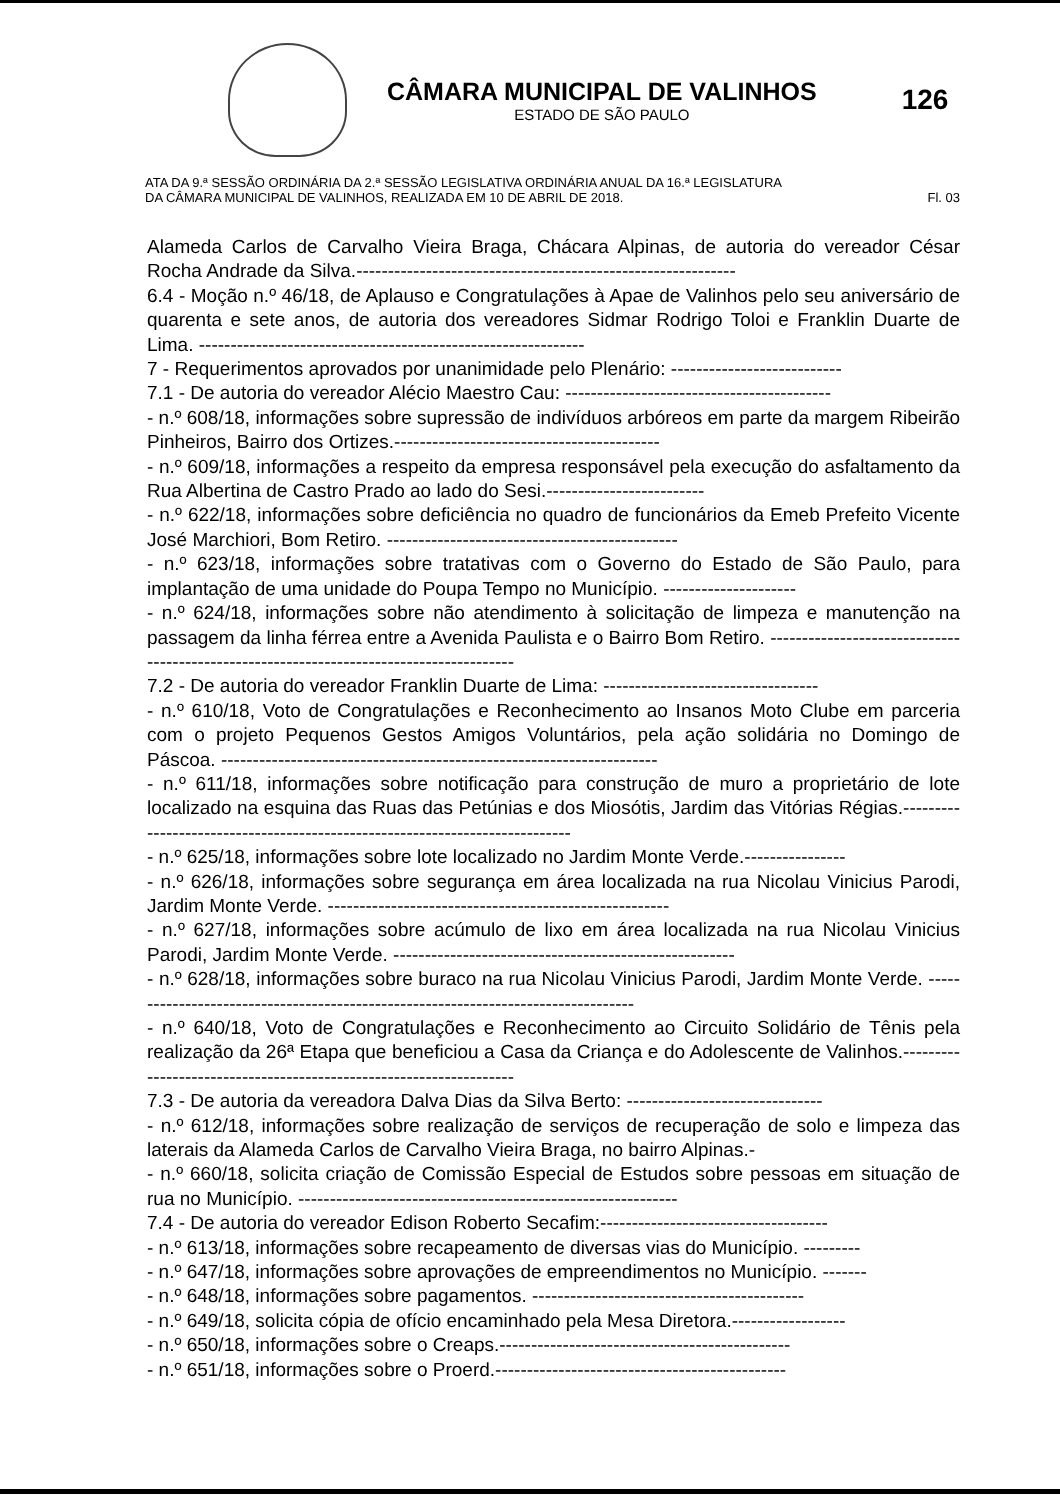CÂMARA MUNICIPAL DE VALINHOS
ESTADO DE SÃO PAULO
126
ATA DA 9.ª SESSÃO ORDINÁRIA DA 2.ª SESSÃO LEGISLATIVA ORDINÁRIA ANUAL DA 16.ª LEGISLATURA
DA CÂMARA MUNICIPAL DE VALINHOS, REALIZADA EM 10 DE ABRIL DE 2018. Fl. 03
Alameda Carlos de Carvalho Vieira Braga, Chácara Alpinas, de autoria do vereador César Rocha Andrade da Silva.------------------------------------------------------------
6.4 - Moção n.º 46/18, de Aplauso e Congratulações à Apae de Valinhos pelo seu aniversário de quarenta e sete anos, de autoria dos vereadores Sidmar Rodrigo Toloi e Franklin Duarte de Lima. -------------------------------------------------------------
7 - Requerimentos aprovados por unanimidade pelo Plenário: ---------------------------
7.1 - De autoria do vereador Alécio Maestro Cau: ------------------------------------------
- n.º 608/18, informações sobre supressão de indivíduos arbóreos em parte da margem Ribeirão Pinheiros, Bairro dos Ortizes.------------------------------------------
- n.º 609/18, informações a respeito da empresa responsável pela execução do asfaltamento da Rua Albertina de Castro Prado ao lado do Sesi.-------------------------
- n.º 622/18, informações sobre deficiência no quadro de funcionários da Emeb Prefeito Vicente José Marchiori, Bom Retiro. ----------------------------------------------
- n.º 623/18, informações sobre tratativas com o Governo do Estado de São Paulo, para implantação de uma unidade do Poupa Tempo no Município. ---------------------
- n.º 624/18, informações sobre não atendimento à solicitação de limpeza e manutenção na passagem da linha férrea entre a Avenida Paulista e o Bairro Bom Retiro. ----------------------------------------------------------------------------------------
7.2 - De autoria do vereador Franklin Duarte de Lima: ----------------------------------
- n.º 610/18, Voto de Congratulações e Reconhecimento ao Insanos Moto Clube em parceria com o projeto Pequenos Gestos Amigos Voluntários, pela ação solidária no Domingo de Páscoa. ---------------------------------------------------------------------
- n.º 611/18, informações sobre notificação para construção de muro a proprietário de lote localizado na esquina das Ruas das Petúnias e dos Miosótis, Jardim das Vitórias Régias.----------------------------------------------------------------------------
- n.º 625/18, informações sobre lote localizado no Jardim Monte Verde.----------------
- n.º 626/18, informações sobre segurança em área localizada na rua Nicolau Vinicius Parodi, Jardim Monte Verde. ------------------------------------------------------
- n.º 627/18, informações sobre acúmulo de lixo em área localizada na rua Nicolau Vinicius Parodi, Jardim Monte Verde. ------------------------------------------------------
- n.º 628/18, informações sobre buraco na rua Nicolau Vinicius Parodi, Jardim Monte Verde. ----------------------------------------------------------------------------------
- n.º 640/18, Voto de Congratulações e Reconhecimento ao Circuito Solidário de Tênis pela realização da 26ª Etapa que beneficiou a Casa da Criança e do Adolescente de Valinhos.-------------------------------------------------------------------
7.3 - De autoria da vereadora Dalva Dias da Silva Berto: -------------------------------
- n.º 612/18, informações sobre realização de serviços de recuperação de solo e limpeza das laterais da Alameda Carlos de Carvalho Vieira Braga, no bairro Alpinas.-
- n.º 660/18, solicita criação de Comissão Especial de Estudos sobre pessoas em situação de rua no Município. ------------------------------------------------------------
7.4 - De autoria do vereador Edison Roberto Secafim:------------------------------------
- n.º 613/18, informações sobre recapeamento de diversas vias do Município. ---------
- n.º 647/18, informações sobre aprovações de empreendimentos no Município. -------
- n.º 648/18, informações sobre pagamentos. -------------------------------------------
- n.º 649/18, solicita cópia de ofício encaminhado pela Mesa Diretora.------------------
- n.º 650/18, informações sobre o Creaps.----------------------------------------------
- n.º 651/18, informações sobre o Proerd.----------------------------------------------